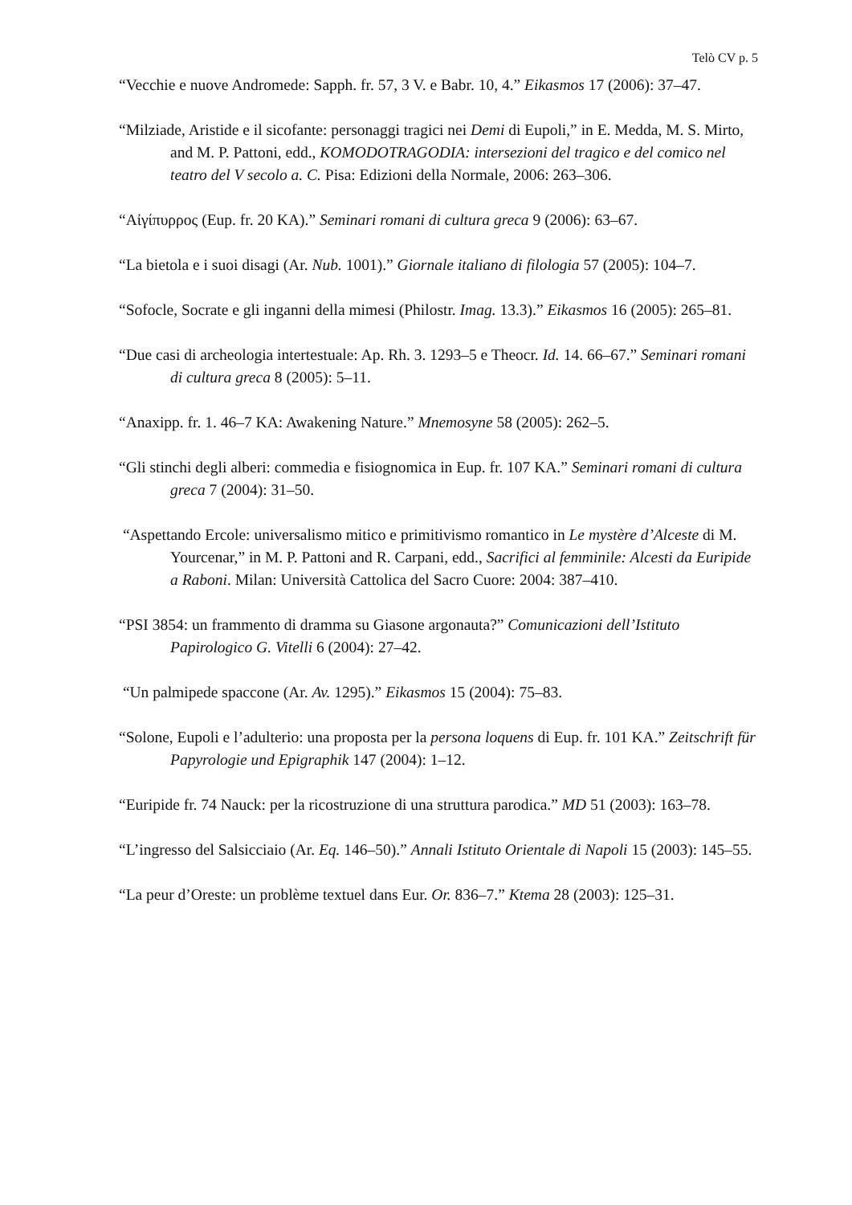Telò CV p. 5
“Vecchie e nuove Andromede: Sapph. fr. 57, 3 V. e Babr. 10, 4.” Eikasmos 17 (2006): 37–47.
“Milziade, Aristide e il sicofante: personaggi tragici nei Demi di Eupoli,” in E. Medda, M. S. Mirto, and M. P. Pattoni, edd., KOMODOTRAGODIA: intersezioni del tragico e del comico nel teatro del V secolo a. C. Pisa: Edizioni della Normale, 2006: 263–306.
“Αἰγίπυρρος (Eup. fr. 20 KA).” Seminari romani di cultura greca 9 (2006): 63–67.
“La bietola e i suoi disagi (Ar. Nub. 1001).” Giornale italiano di filologia 57 (2005): 104–7.
“Sofocle, Socrate e gli inganni della mimesi (Philostr. Imag. 13.3).” Eikasmos 16 (2005): 265–81.
“Due casi di archeologia intertestuale: Ap. Rh. 3. 1293–5 e Theocr. Id. 14. 66–67.” Seminari romani di cultura greca 8 (2005): 5–11.
“Anaxipp. fr. 1. 46–7 KA: Awakening Nature.” Mnemosyne 58 (2005): 262–5.
“Gli stinchi degli alberi: commedia e fisiognomica in Eup. fr. 107 KA.” Seminari romani di cultura greca 7 (2004): 31–50.
“Aspettando Ercole: universalismo mitico e primitivismo romantico in Le mystère d’Alceste di M. Yourcenar,” in M. P. Pattoni and R. Carpani, edd., Sacrifici al femminile: Alcesti da Euripide a Raboni. Milan: Università Cattolica del Sacro Cuore: 2004: 387–410.
“PSI 3854: un frammento di dramma su Giasone argonauta?” Comunicazioni dell’Istituto Papirologico G. Vitelli 6 (2004): 27–42.
“Un palmipede spaccone (Ar. Av. 1295).” Eikasmos 15 (2004): 75–83.
“Solone, Eupoli e l’adulterio: una proposta per la persona loquens di Eup. fr. 101 KA.” Zeitschrift für Papyrologie und Epigraphik 147 (2004): 1–12.
“Euripide fr. 74 Nauck: per la ricostruzione di una struttura parodica.” MD 51 (2003): 163–78.
“L’ingresso del Salsicciaio (Ar. Eq. 146–50).” Annali Istituto Orientale di Napoli 15 (2003): 145–55.
“La peur d’Oreste: un problème textuel dans Eur. Or. 836–7.” Ktema 28 (2003): 125–31.